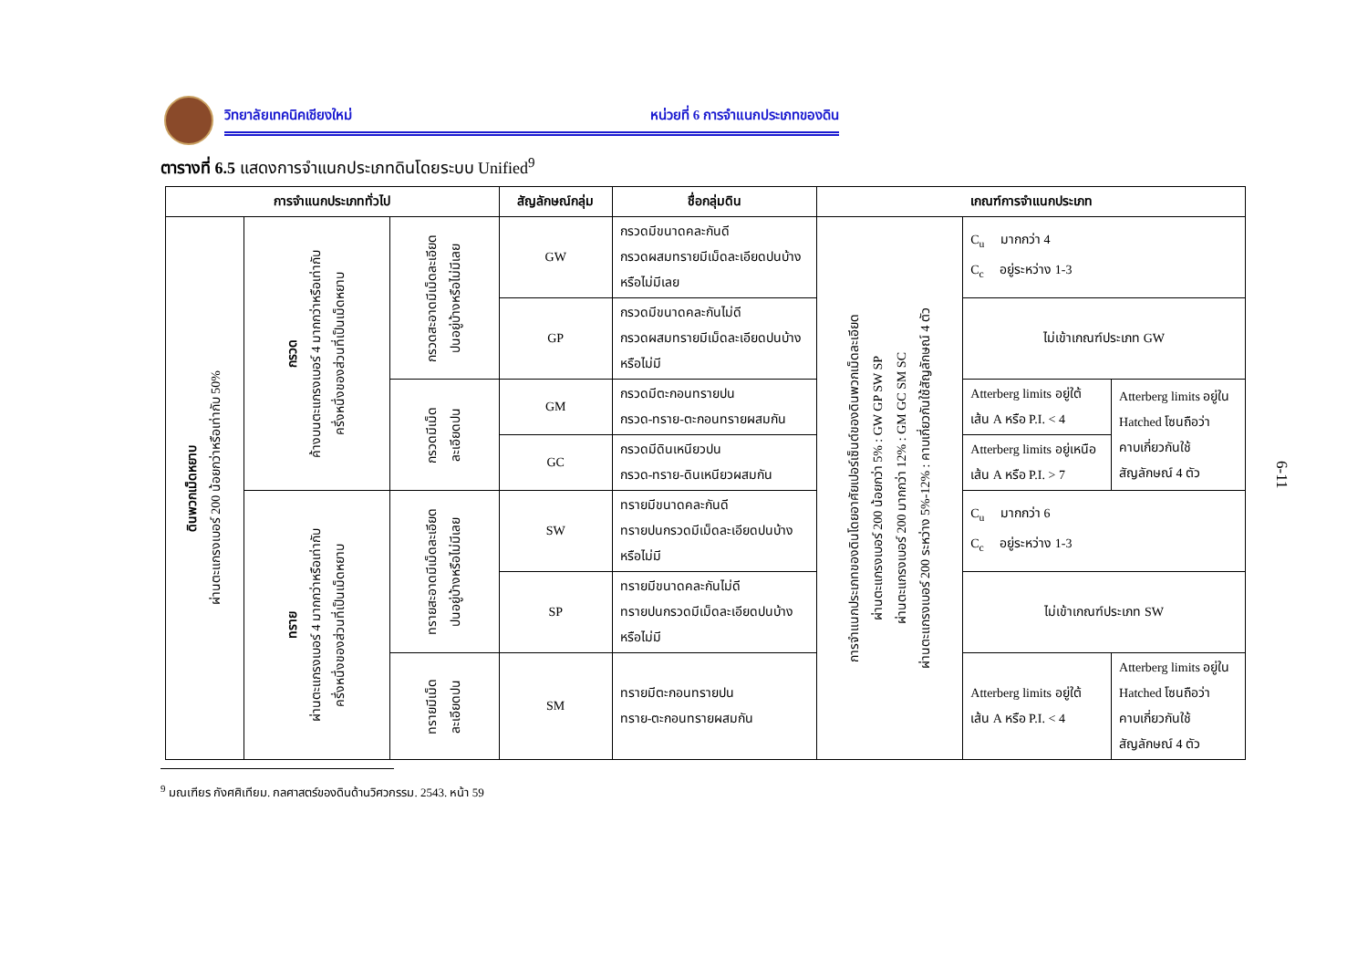วิทยาลัยเทคนิคเชียงใหม่ หน่วยที่ 6 การจำแนกประเภทของดิน
ตารางที่ 6.5 แสดงการจำแนกประเภทดินโดยระบบ Unified<sup>9</sup>
| การจำแนกประเภททั่วไป | | | สัญลักษณ์กลุ่ม | ชื่อกลุ่มดิน | เกณฑ์การจำแนกประเภท | | |
| --- | --- | --- | --- | --- | --- | --- | --- |
| ดินพวกเม็ดหยาบ ผ่านตะแกรงเบอร์ 200 น้อยกว่าหรือเท่ากับ 50% | กรวด ค้างบนตะแกรงเบอร์ 4 มากกว่าหรือเท่ากับ ครึ่งหนึ่งของส่วนที่เป็นเม็ดหยาบ | กรวดสะอาดมีเม็ดละเอียด ปนอยู่บ้างหรือไม่มีเลย | GW | กรวดมีขนาดคละกันดี กรวดผสมทรายมีเม็ดละเอียดปนบ้าง หรือไม่มีเลย | การจำแนกประเภทของดินโดยอาศัยเปอร์เซ็นต์ของดินพวกเม็ดละเอียด ผ่านตะแกรงเบอร์ 200 น้อยกว่า 5% : GW GP SW SP ผ่านตะแกรงเบอร์ 200 มากกว่า 12% : GM GC SM SC ผ่านตะแกรงเบอร์ 200 ระหว่าง 5%-12% : คาบเกี่ยวกันใช้สัญลักษณ์ 4 ตัว | C<sub>u</sub> มากกว่า 4 C<sub>c</sub> อยู่ระหว่าง 1-3 | |
| | | | GP | กรวดมีขนาดคละกันไม่ดี กรวดผสมทรายมีเม็ดละเอียดปนบ้าง หรือไม่มี | | ไม่เข้าเกณฑ์ประเภท GW | |
| | | กรวดมีเม็ด ละเอียดปน | GM | กรวดมีตะกอนทรายปน กรวด-ทราย-ตะกอนทรายผสมกัน | | Atterberg limits อยู่ใต้ เส้น A หรือ P.I. < 4 | Atterberg limits อยู่ใน Hatched โซนถือว่า คาบเกี่ยวกันใช้ สัญลักษณ์ 4 ตัว |
| | | | GC | กรวดมีดินเหนียวปน กรวด-ทราย-ดินเหนียวผสมกัน | | Atterberg limits อยู่เหนือ เส้น A หรือ P.I. > 7 | |
| | ทราย ผ่านตะแกรงเบอร์ 4 มากกว่าหรือเท่ากับ ครึ่งหนึ่งของส่วนที่เป็นเม็ดหยาบ | ทรายสะอาดมีเม็ดละเอียด ปนอยู่บ้างหรือไม่มีเลย | SW | ทรายมีขนาดคละกันดี ทรายปนกรวดมีเม็ดละเอียดปนบ้าง หรือไม่มี | | C<sub>u</sub> มากกว่า 6 C<sub>c</sub> อยู่ระหว่าง 1-3 | |
| | | | SP | ทรายมีขนาดคละกันไม่ดี ทรายปนกรวดมีเม็ดละเอียดปนบ้าง หรือไม่มี | | ไม่เข้าเกณฑ์ประเภท SW | |
| | | ทรายมีเม็ด ละเอียดปน | SM | ทรายมีตะกอนทรายปน ทราย-ตะกอนทรายผสมกัน | | Atterberg limits อยู่ใต้ เส้น A หรือ P.I. < 4 | Atterberg limits อยู่ใน Hatched โซนถือว่า คาบเกี่ยวกันใช้ สัญลักษณ์ 4 ตัว |
6-11
<sup>9</sup> มณเฑียร กังศศิเทียม. กลศาสตร์ของดินด้านวิศวกรรม. 2543. หน้า 59